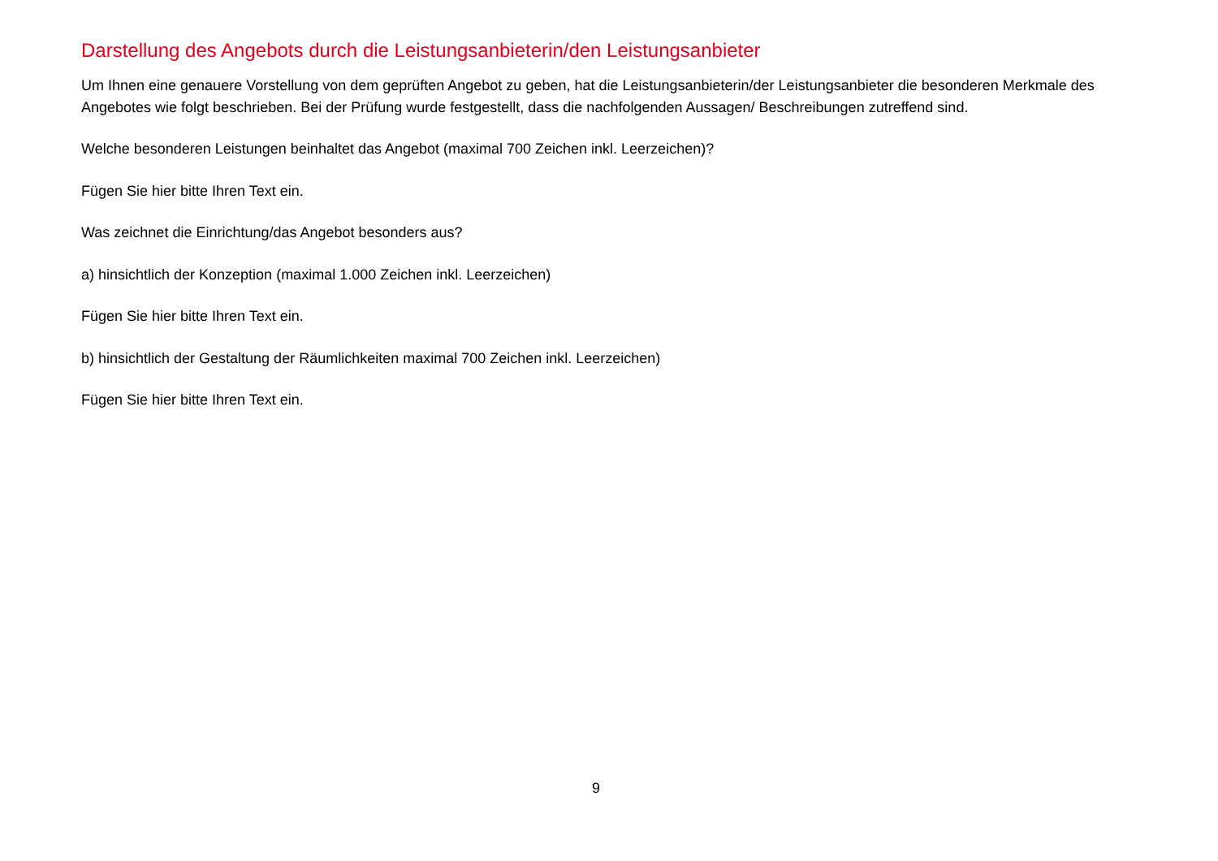Darstellung des Angebots durch die Leistungsanbieterin/den Leistungsanbieter
Um Ihnen eine genauere Vorstellung von dem geprüften Angebot zu geben, hat die Leistungsanbieterin/der Leistungsanbieter die besonderen Merkmale des Angebotes wie folgt beschrieben. Bei der Prüfung wurde festgestellt, dass die nachfolgenden Aussagen/ Beschreibungen zutreffend sind.
Welche besonderen Leistungen beinhaltet das Angebot (maximal 700 Zeichen inkl. Leerzeichen)?
Fügen Sie hier bitte Ihren Text ein.
Was zeichnet die Einrichtung/das Angebot besonders aus?
a) hinsichtlich der Konzeption (maximal 1.000 Zeichen inkl. Leerzeichen)
Fügen Sie hier bitte Ihren Text ein.
b) hinsichtlich der Gestaltung der Räumlichkeiten maximal 700 Zeichen inkl. Leerzeichen)
Fügen Sie hier bitte Ihren Text ein.
9